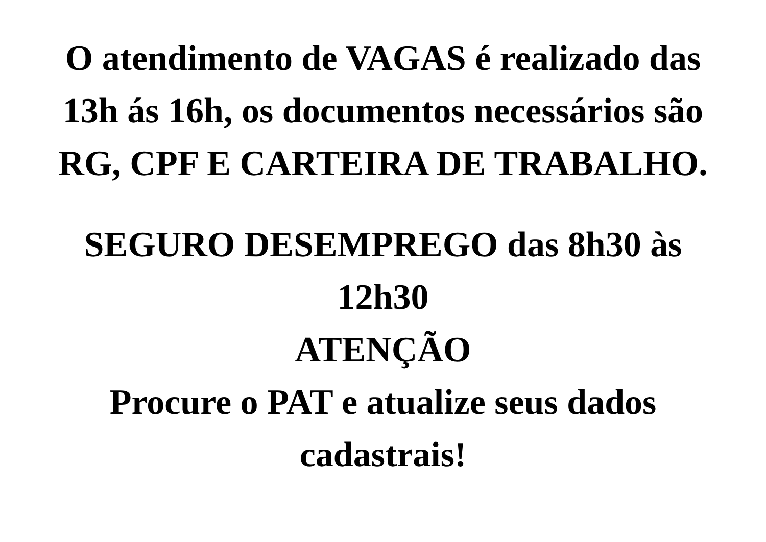O atendimento de VAGAS é realizado das
13h ás 16h, os documentos necessários são
RG, CPF E CARTEIRA DE TRABALHO.
SEGURO DESEMPREGO das 8h30 às
12h30
ATENÇÃO
Procure o PAT e atualize seus dados
cadastrais!